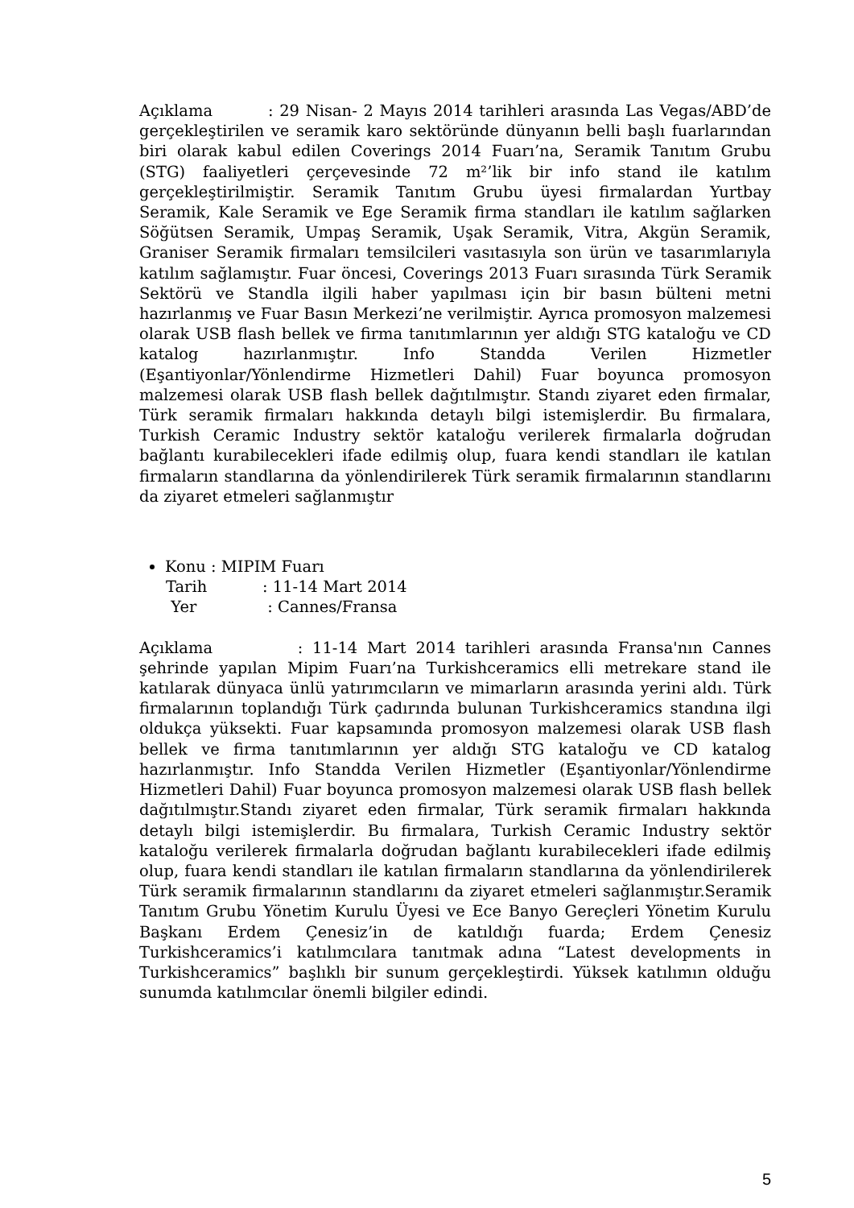Açıklama : 29 Nisan- 2 Mayıs 2014 tarihleri arasında Las Vegas/ABD’de gerçekleştirilen ve seramik karo sektöründe dünyanın belli başlı fuarlarından biri olarak kabul edilen Coverings 2014 Fuarı’na, Seramik Tanıtım Grubu (STG) faaliyetleri çerçevesinde 72 m²’lik bir info stand ile katılım gerçekleştirilmiştir. Seramik Tanıtım Grubu üyesi firmalardan Yurtbay Seramik, Kale Seramik ve Ege Seramik firma standları ile katılım sağlarken Söğütsen Seramik, Umpaş Seramik, Uşak Seramik, Vitra, Akgün Seramik, Graniser Seramik firmaları temsilcileri vasıtasıyla son ürün ve tasarımlarıyla katılım sağlamıştır. Fuar öncesi, Coverings 2013 Fuarı sırasında Türk Seramik Sektörü ve Standla ilgili haber yapılması için bir basın bülteni metni hazırlanmış ve Fuar Basın Merkezi’ne verilmiştir. Ayrıca promosyon malzemesi olarak USB flash bellek ve firma tanıtımlarının yer aldığı STG kataloğu ve CD katalog hazırlanmıştır. Info Standda Verilen Hizmetler (Eşantiyonlar/Yönlendirme Hizmetleri Dahil) Fuar boyunca promosyon malzemesi olarak USB flash bellek dağıtılmıştır. Standı ziyaret eden firmalar, Türk seramik firmaları hakkında detaylı bilgi istemişlerdir. Bu firmalara, Turkish Ceramic Industry sektör kataloğu verilerek firmalarla doğrudan bağlantı kurabilecekleri ifade edilmiş olup, fuara kendi standları ile katılan firmaların standlarına da yönlendirilerek Türk seramik firmalarının standlarını da ziyaret etmeleri sağlanmıştır
Konu : MIPIM Fuarı
Tarih: 11-14 Mart 2014
Yer: Cannes/Fransa
Açıklama : 11-14 Mart 2014 tarihleri arasında Fransa'nın Cannes şehrinde yapılan Mipim Fuarı’na Turkishceramics elli metrekare stand ile katılarak dünyaca ünlü yatırımcıların ve mimarların arasında yerini aldı. Türk firmalarının toplandığı Türk çadırında bulunan Turkishceramics standına ilgi oldukça yüksekti. Fuar kapsamında promosyon malzemesi olarak USB flash bellek ve firma tanıtımlarının yer aldığı STG kataloğu ve CD katalog hazırlanmıştır. Info Standda Verilen Hizmetler (Eşantiyonlar/Yönlendirme Hizmetleri Dahil) Fuar boyunca promosyon malzemesi olarak USB flash bellek dağıtılmıştır.Standı ziyaret eden firmalar, Türk seramik firmaları hakkında detaylı bilgi istemişlerdir. Bu firmalara, Turkish Ceramic Industry sektör kataloğu verilerek firmalarla doğrudan bağlantı kurabilecekleri ifade edilmiş olup, fuara kendi standları ile katılan firmaların standlarına da yönlendirilerek Türk seramik firmalarının standlarını da ziyaret etmeleri sağlanmıştır.Seramik Tanıtım Grubu Yönetim Kurulu Üyesi ve Ece Banyo Gereçleri Yönetim Kurulu Başkanı Erdem Çenesiz’in de katıldığı fuarda; Erdem Çenesiz Turkishceramics’i katılımcılara tanıtmak adına “Latest developments in Turkishceramics” başlıklı bir sunum gerçekleştirdi. Yüksek katılımın olduğu sunumda katılımcılar önemli bilgiler edindi.
5